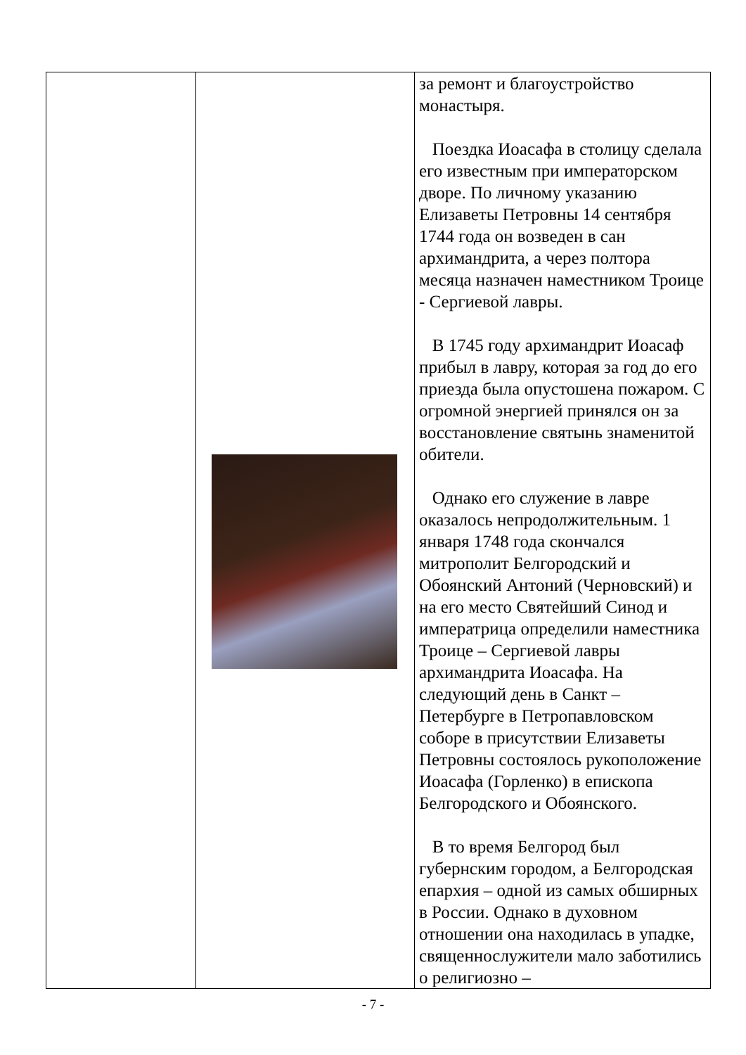| | | за ремонт и благоустройство монастыря. Поездка Иоасафа в столицу сделала его известным при императорском дворе. По личному указанию Елизаветы Петровны 14 сентября 1744 года он возведен в сан архимандрита, а через полтора месяца назначен наместником Троице - Сергиевой лавры. В 1745 году архимандрит Иоасаф прибыл в лавру, которая за год до его приезда была опустошена пожаром. С огромной энергией принялся он за восстановление святынь знаменитой обители. Однако его служение в лавре оказалось непродолжительным. 1 января 1748 года скончался митрополит Белгородский и Обоянский Антоний (Черновский) и на его место Святейший Синод и императрица определили наместника Троице – Сергиевой лавры архимандрита Иоасафа. На следующий день в Санкт – Петербурге в Петропавловском соборе в присутствии Елизаветы Петровны состоялось рукоположение Иоасафа (Горленко) в епископа Белгородского и Обоянского. В то время Белгород был губернским городом, а Белгородская епархия – одной из самых обширных в России. Однако в духовном отношении она находилась в упадке, священнослужители мало заботились о религиозно – |
- 7 -